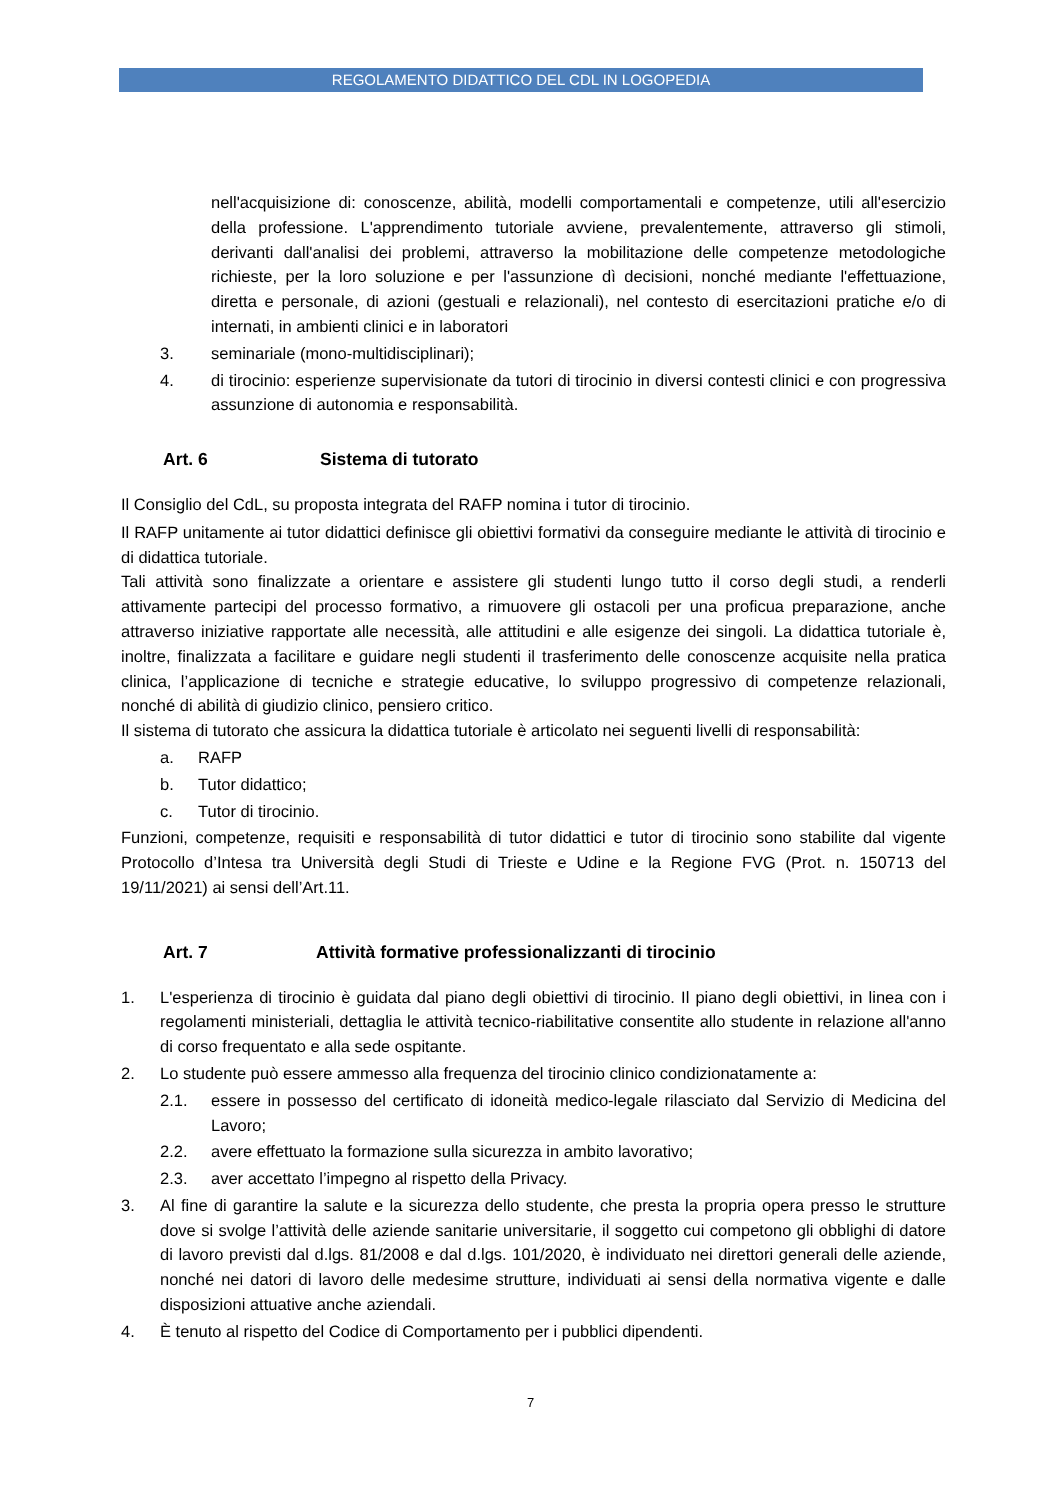REGOLAMENTO DIDATTICO DEL CDL IN LOGOPEDIA
nell'acquisizione di: conoscenze, abilità, modelli comportamentali e competenze, utili all'esercizio della professione. L'apprendimento tutoriale avviene, prevalentemente, attraverso gli stimoli, derivanti dall'analisi dei problemi, attraverso la mobilitazione delle competenze metodologiche richieste, per la loro soluzione e per l'assunzione dì decisioni, nonché mediante l'effettuazione, diretta e personale, di azioni (gestuali e relazionali), nel contesto di esercitazioni pratiche e/o di internati, in ambienti clinici e in laboratori
3. seminariale (mono-multidisciplinari);
4. di tirocinio: esperienze supervisionate da tutori di tirocinio in diversi contesti clinici e con progressiva assunzione di autonomia e responsabilità.
Art. 6 Sistema di tutorato
Il Consiglio del CdL, su proposta integrata del RAFP nomina i tutor di tirocinio.
Il RAFP unitamente ai tutor didattici definisce gli obiettivi formativi da conseguire mediante le attività di tirocinio e di didattica tutoriale.
Tali attività sono finalizzate a orientare e assistere gli studenti lungo tutto il corso degli studi, a renderli attivamente partecipi del processo formativo, a rimuovere gli ostacoli per una proficua preparazione, anche attraverso iniziative rapportate alle necessità, alle attitudini e alle esigenze dei singoli. La didattica tutoriale è, inoltre, finalizzata a facilitare e guidare negli studenti il trasferimento delle conoscenze acquisite nella pratica clinica, l’applicazione di tecniche e strategie educative, lo sviluppo progressivo di competenze relazionali, nonché di abilità di giudizio clinico, pensiero critico.
Il sistema di tutorato che assicura la didattica tutoriale è articolato nei seguenti livelli di responsabilità:
a. RAFP
b. Tutor didattico;
c. Tutor di tirocinio.
Funzioni, competenze, requisiti e responsabilità di tutor didattici e tutor di tirocinio sono stabilite dal vigente Protocollo d’Intesa tra Università degli Studi di Trieste e Udine e la Regione FVG (Prot. n. 150713 del 19/11/2021) ai sensi dell’Art.11.
Art. 7 Attività formative professionalizzanti di tirocinio
1. L'esperienza di tirocinio è guidata dal piano degli obiettivi di tirocinio. Il piano degli obiettivi, in linea con i regolamenti ministeriali, dettaglia le attività tecnico-riabilitative consentite allo studente in relazione all'anno di corso frequentato e alla sede ospitante.
2. Lo studente può essere ammesso alla frequenza del tirocinio clinico condizionatamente a:
2.1. essere in possesso del certificato di idoneità medico-legale rilasciato dal Servizio di Medicina del Lavoro;
2.2. avere effettuato la formazione sulla sicurezza in ambito lavorativo;
2.3. aver accettato l’impegno al rispetto della Privacy.
3. Al fine di garantire la salute e la sicurezza dello studente, che presta la propria opera presso le strutture dove si svolge l’attività delle aziende sanitarie universitarie, il soggetto cui competono gli obblighi di datore di lavoro previsti dal d.lgs. 81/2008 e dal d.lgs. 101/2020, è individuato nei direttori generali delle aziende, nonché nei datori di lavoro delle medesime strutture, individuati ai sensi della normativa vigente e dalle disposizioni attuative anche aziendali.
4. È tenuto al rispetto del Codice di Comportamento per i pubblici dipendenti.
7